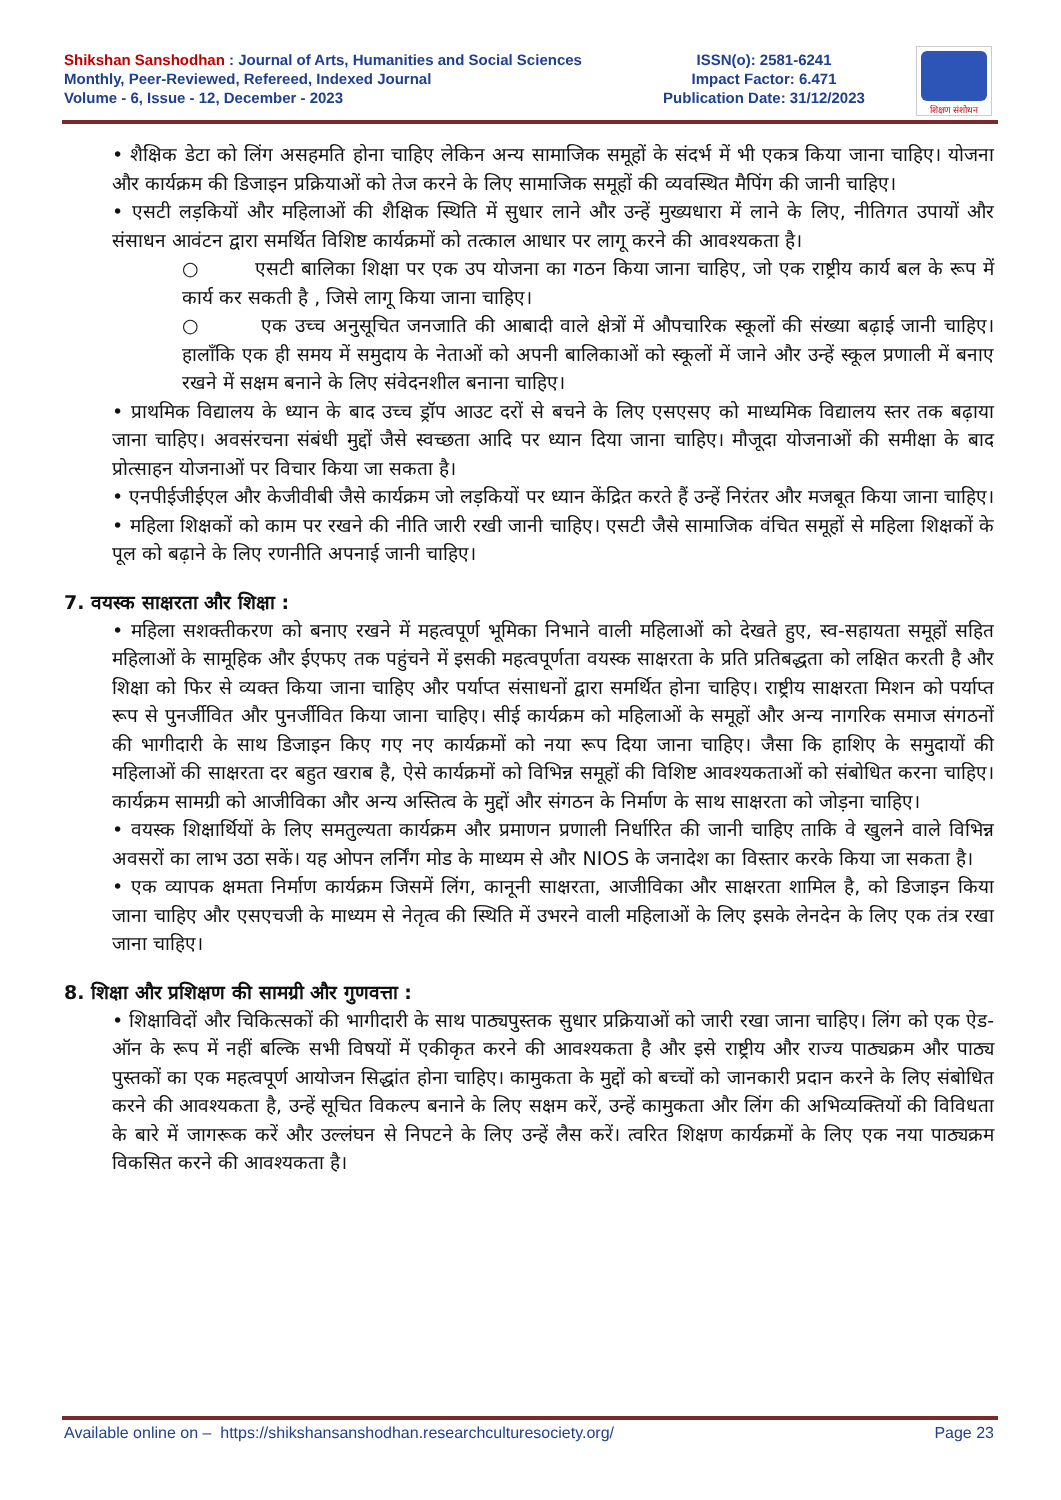Shikshan Sanshodhan : Journal of Arts, Humanities and Social Sciences
Monthly, Peer-Reviewed, Refereed, Indexed Journal
Volume - 6, Issue - 12, December - 2023
ISSN(o): 2581-6241
Impact Factor: 6.471
Publication Date: 31/12/2023
शिक्षण संशोधन
• शैक्षिक डेटा को लिंग असहमति होना चाहिए लेकिन अन्य सामाजिक समूहों के संदर्भ में भी एकत्र किया जाना चाहिए। योजना और कार्यक्रम की डिजाइन प्रक्रियाओं को तेज करने के लिए सामाजिक समूहों की व्यवस्थित मैपिंग की जानी चाहिए।
• एसटी लड़कियों और महिलाओं की शैक्षिक स्थिति में सुधार लाने और उन्हें मुख्यधारा में लाने के लिए, नीतिगत उपायों और संसाधन आवंटन द्वारा समर्थित विशिष्ट कार्यक्रमों को तत्काल आधार पर लागू करने की आवश्यकता है।
○ एसटी बालिका शिक्षा पर एक उप योजना का गठन किया जाना चाहिए, जो एक राष्ट्रीय कार्य बल के रूप में कार्य कर सकती है , जिसे लागू किया जाना चाहिए।
○ एक उच्च अनुसूचित जनजाति की आबादी वाले क्षेत्रों में औपचारिक स्कूलों की संख्या बढ़ाई जानी चाहिए। हालाँकि एक ही समय में समुदाय के नेताओं को अपनी बालिकाओं को स्कूलों में जाने और उन्हें स्कूल प्रणाली में बनाए रखने में सक्षम बनाने के लिए संवेदनशील बनाना चाहिए।
• प्राथमिक विद्यालय के ध्यान के बाद उच्च ड्रॉप आउट दरों से बचने के लिए एसएसए को माध्यमिक विद्यालय स्तर तक बढ़ाया जाना चाहिए। अवसंरचना संबंधी मुद्दों जैसे स्वच्छता आदि पर ध्यान दिया जाना चाहिए। मौजूदा योजनाओं की समीक्षा के बाद प्रोत्साहन योजनाओं पर विचार किया जा सकता है।
• एनपीईजीईएल और केजीवीबी जैसे कार्यक्रम जो लड़कियों पर ध्यान केंद्रित करते हैं उन्हें निरंतर और मजबूत किया जाना चाहिए।
• महिला शिक्षकों को काम पर रखने की नीति जारी रखी जानी चाहिए। एसटी जैसे सामाजिक वंचित समूहों से महिला शिक्षकों के पूल को बढ़ाने के लिए रणनीति अपनाई जानी चाहिए।
7. वयस्क साक्षरता और शिक्षा :
• महिला सशक्तीकरण को बनाए रखने में महत्वपूर्ण भूमिका निभाने वाली महिलाओं को देखते हुए, स्व-सहायता समूहों सहित महिलाओं के सामूहिक और ईएफए तक पहुंचने में इसकी महत्वपूर्णता वयस्क साक्षरता के प्रति प्रतिबद्धता को लक्षित करती है और शिक्षा को फिर से व्यक्त किया जाना चाहिए और पर्याप्त संसाधनों द्वारा समर्थित होना चाहिए। राष्ट्रीय साक्षरता मिशन को पर्याप्त रूप से पुनर्जीवित और पुनर्जीवित किया जाना चाहिए। सीई कार्यक्रम को महिलाओं के समूहों और अन्य नागरिक समाज संगठनों की भागीदारी के साथ डिजाइन किए गए नए कार्यक्रमों को नया रूप दिया जाना चाहिए। जैसा कि हाशिए के समुदायों की महिलाओं की साक्षरता दर बहुत खराब है, ऐसे कार्यक्रमों को विभिन्न समूहों की विशिष्ट आवश्यकताओं को संबोधित करना चाहिए। कार्यक्रम सामग्री को आजीविका और अन्य अस्तित्व के मुद्दों और संगठन के निर्माण के साथ साक्षरता को जोड़ना चाहिए।
• वयस्क शिक्षार्थियों के लिए समतुल्यता कार्यक्रम और प्रमाणन प्रणाली निर्धारित की जानी चाहिए ताकि वे खुलने वाले विभिन्न अवसरों का लाभ उठा सकें। यह ओपन लर्निंग मोड के माध्यम से और NIOS के जनादेश का विस्तार करके किया जा सकता है।
• एक व्यापक क्षमता निर्माण कार्यक्रम जिसमें लिंग, कानूनी साक्षरता, आजीविका और साक्षरता शामिल है, को डिजाइन किया जाना चाहिए और एसएचजी के माध्यम से नेतृत्व की स्थिति में उभरने वाली महिलाओं के लिए इसके लेनदेन के लिए एक तंत्र रखा जाना चाहिए।
8. शिक्षा और प्रशिक्षण की सामग्री और गुणवत्ता :
• शिक्षाविदों और चिकित्सकों की भागीदारी के साथ पाठ्यपुस्तक सुधार प्रक्रियाओं को जारी रखा जाना चाहिए। लिंग को एक ऐड-ऑन के रूप में नहीं बल्कि सभी विषयों में एकीकृत करने की आवश्यकता है और इसे राष्ट्रीय और राज्य पाठ्यक्रम और पाठ्य पुस्तकों का एक महत्वपूर्ण आयोजन सिद्धांत होना चाहिए। कामुकता के मुद्दों को बच्चों को जानकारी प्रदान करने के लिए संबोधित करने की आवश्यकता है, उन्हें सूचित विकल्प बनाने के लिए सक्षम करें, उन्हें कामुकता और लिंग की अभिव्यक्तियों की विविधता के बारे में जागरूक करें और उल्लंघन से निपटने के लिए उन्हें लैस करें। त्वरित शिक्षण कार्यक्रमों के लिए एक नया पाठ्यक्रम विकसित करने की आवश्यकता है।
Available online on – https://shikshansanshodhan.researchculturesociety.org/ Page 23